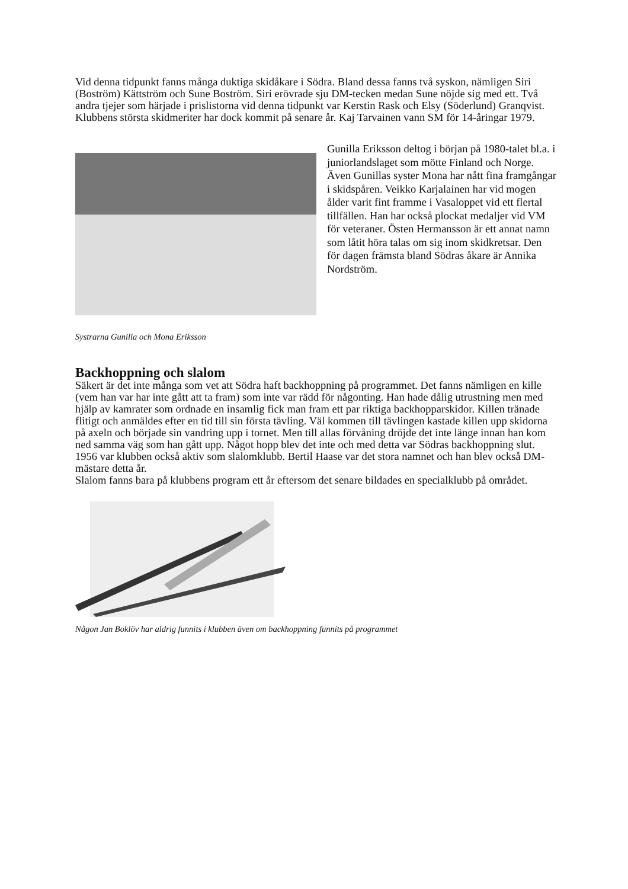Vid denna tidpunkt fanns många duktiga skidåkare i Södra. Bland dessa fanns två syskon, nämligen Siri (Boström) Kättström och Sune Boström. Siri erövrade sju DM-tecken medan Sune nöjde sig med ett. Två andra tjejer som härjade i prislistorna vid denna tidpunkt var Kerstin Rask och Elsy (Söderlund) Granqvist.
Klubbens största skidmeriter har dock kommit på senare år. Kaj Tarvainen vann SM för 14-åringar 1979.
Gunilla Eriksson deltog i början på 1980-talet bl.a. i juniorlandslaget som mötte Finland och Norge. Även Gunillas syster Mona har nått fina framgångar i skidspåren. Veikko Karjalainen har vid mogen ålder varit fint framme i Vasaloppet vid ett flertal tillfällen. Han har också plockat medaljer vid VM för veteraner. Östen Hermansson är ett annat namn som låtit höra talas om sig inom skidkretsar. Den för dagen främsta bland Södras åkare är Annika Nordström.
Systrarna Gunilla och Mona Eriksson
Backhoppning och slalom
Säkert är det inte många som vet att Södra haft backhoppning på programmet. Det fanns nämligen en kille (vem han var har inte gått att ta fram) som inte var rädd för någonting. Han hade dålig utrustning men med hjälp av kamrater som ordnade en insamlig fick man fram ett par riktiga backhopparskidor. Killen tränade flitigt och anmäldes efter en tid till sin första tävling. Väl kommen till tävlingen kastade killen upp skidorna på axeln och började sin vandring upp i tornet. Men till allas förvåning dröjde det inte länge innan han kom ned samma väg som han gått upp. Något hopp blev det inte och med detta var Södras backhoppning slut.
1956 var klubben också aktiv som slalomklubb. Bertil Haase var det stora namnet och han blev också DM-mästare detta år.
Slalom fanns bara på klubbens program ett år eftersom det senare bildades en specialklubb på området.
Någon Jan Boklöv har aldrig funnits i klubben även om backhoppning funnits på programmet